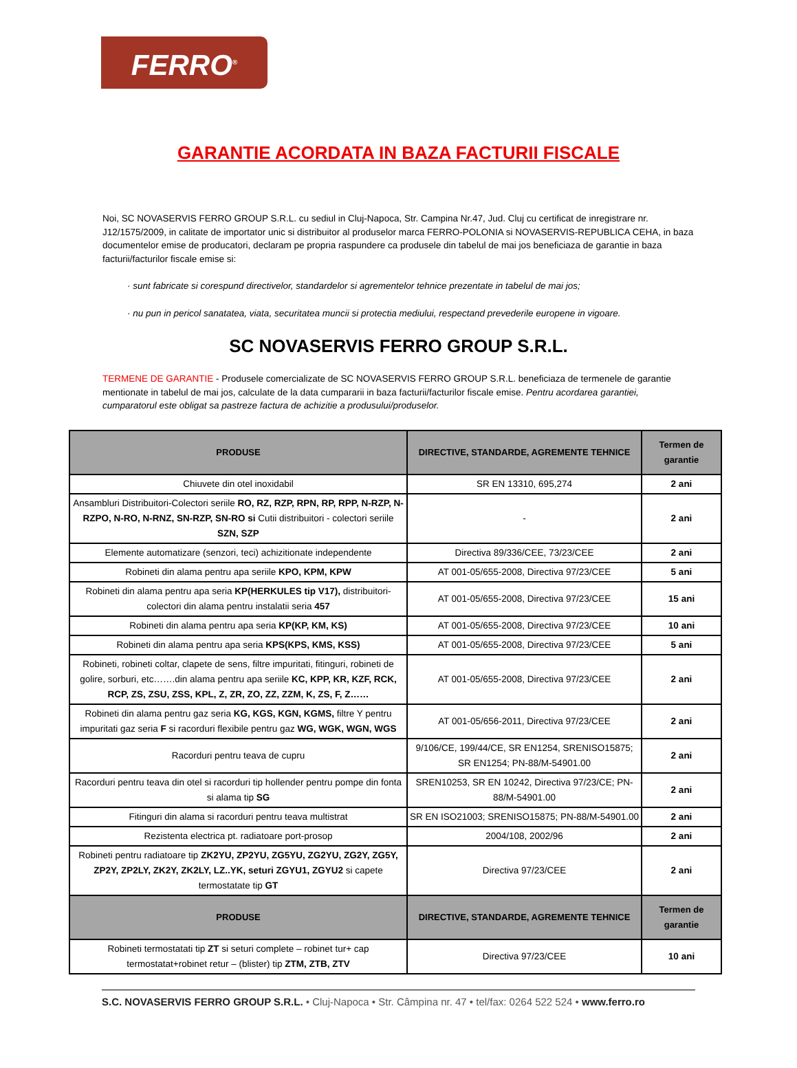FERRO<sup>®</sup>
GARANTIE ACORDATA IN BAZA FACTURII FISCALE
Noi, SC NOVASERVIS FERRO GROUP S.R.L. cu sediul in Cluj-Napoca, Str. Campina Nr.47, Jud. Cluj cu certificat de inregistrare nr. J12/1575/2009, in calitate de importator unic si distribuitor al produselor marca FERRO-POLONIA si NOVASERVIS-REPUBLICA CEHA, in baza documentelor emise de producatori, declaram pe propria raspundere ca produsele din tabelul de mai jos beneficiaza de garantie in baza facturii/facturilor fiscale emise si:
· sunt fabricate si corespund directivelor, standardelor si agrementelor tehnice prezentate in tabelul de mai jos;
· nu pun in pericol sanatatea, viata, securitatea muncii si protectia mediului, respectand prevederile europene in vigoare.
SC NOVASERVIS FERRO GROUP S.R.L.
TERMENE DE GARANTIE - Produsele comercializate de SC NOVASERVIS FERRO GROUP S.R.L. beneficiaza de termenele de garantie mentionate in tabelul de mai jos, calculate de la data cumpararii in baza facturii/facturilor fiscale emise. Pentru acordarea garantiei, cumparatorul este obligat sa pastreze factura de achizitie a produsului/produselor.
| PRODUSE | DIRECTIVE, STANDARDE, AGREMENTE TEHNICE | Termen de garantie |
| --- | --- | --- |
| Chiuvete din otel inoxidabil | SR EN 13310, 695,274 | 2 ani |
| Ansambluri Distribuitori-Colectori seriile RO, RZ, RZP, RPN, RP, RPP, N-RZP, N-RZPO, N-RO, N-RNZ, SN-RZP, SN-RO si Cutii distribuitori - colectori seriile SZN, SZP | - | 2 ani |
| Elemente automatizare (senzori, teci) achizitionate independente | Directiva 89/336/CEE, 73/23/CEE | 2 ani |
| Robineti din alama pentru apa seriile KPO, KPM, KPW | AT 001-05/655-2008, Directiva 97/23/CEE | 5 ani |
| Robineti din alama pentru apa seria KP(HERKULES tip V17), distribuitori-colectori din alama pentru instalatii seria 457 | AT 001-05/655-2008, Directiva 97/23/CEE | 15 ani |
| Robineti din alama pentru apa seria KP(KP, KM, KS) | AT 001-05/655-2008, Directiva 97/23/CEE | 10 ani |
| Robineti din alama pentru apa seria KPS(KPS, KMS, KSS) | AT 001-05/655-2008, Directiva 97/23/CEE | 5 ani |
| Robineti, robineti coltar, clapete de sens, filtre impuritati, fitinguri, robineti de golire, sorburi, etc…….din alama pentru apa seriile KC, KPP, KR, KZF, RCK, RCP, ZS, ZSU, ZSS, KPL, Z, ZR, ZO, ZZ, ZZM, K, ZS, F, Z…… | AT 001-05/655-2008, Directiva 97/23/CEE | 2 ani |
| Robineti din alama pentru gaz seria KG, KGS, KGN, KGMS, filtre Y pentru impuritati gaz seria F si racorduri flexibile pentru gaz WG, WGK, WGN, WGS | AT 001-05/656-2011, Directiva 97/23/CEE | 2 ani |
| Racorduri pentru teava de cupru | 9/106/CE, 199/44/CE, SR EN1254, SRENISO15875; SR EN1254; PN-88/M-54901.00 | 2 ani |
| Racorduri pentru teava din otel si racorduri tip hollender pentru pompe din fonta si alama tip SG | SREN10253, SR EN 10242, Directiva 97/23/CE; PN-88/M-54901.00 | 2 ani |
| Fitinguri din alama si racorduri pentru teava multistrat | SR EN ISO21003; SRENISO15875; PN-88/M-54901.00 | 2 ani |
| Rezistenta electrica pt. radiatoare port-prosop | 2004/108, 2002/96 | 2 ani |
| Robineti pentru radiatoare tip ZK2YU, ZP2YU, ZG5YU, ZG2YU, ZG2Y, ZG5Y, ZP2Y, ZP2LY, ZK2Y, ZK2LY, LZ..YK, seturi ZGYU1, ZGYU2 si capete termostatate tip GT | Directiva 97/23/CEE | 2 ani |
| PRODUSE | DIRECTIVE, STANDARDE, AGREMENTE TEHNICE | Termen de garantie |
| Robineti termostatati tip ZT si seturi complete – robinet tur+ cap termostatat+robinet retur – (blister) tip ZTM, ZTB, ZTV | Directiva 97/23/CEE | 10 ani |
S.C. NOVASERVIS FERRO GROUP S.R.L. • Cluj-Napoca • Str. Câmpina nr. 47 • tel/fax: 0264 522 524 • www.ferro.ro